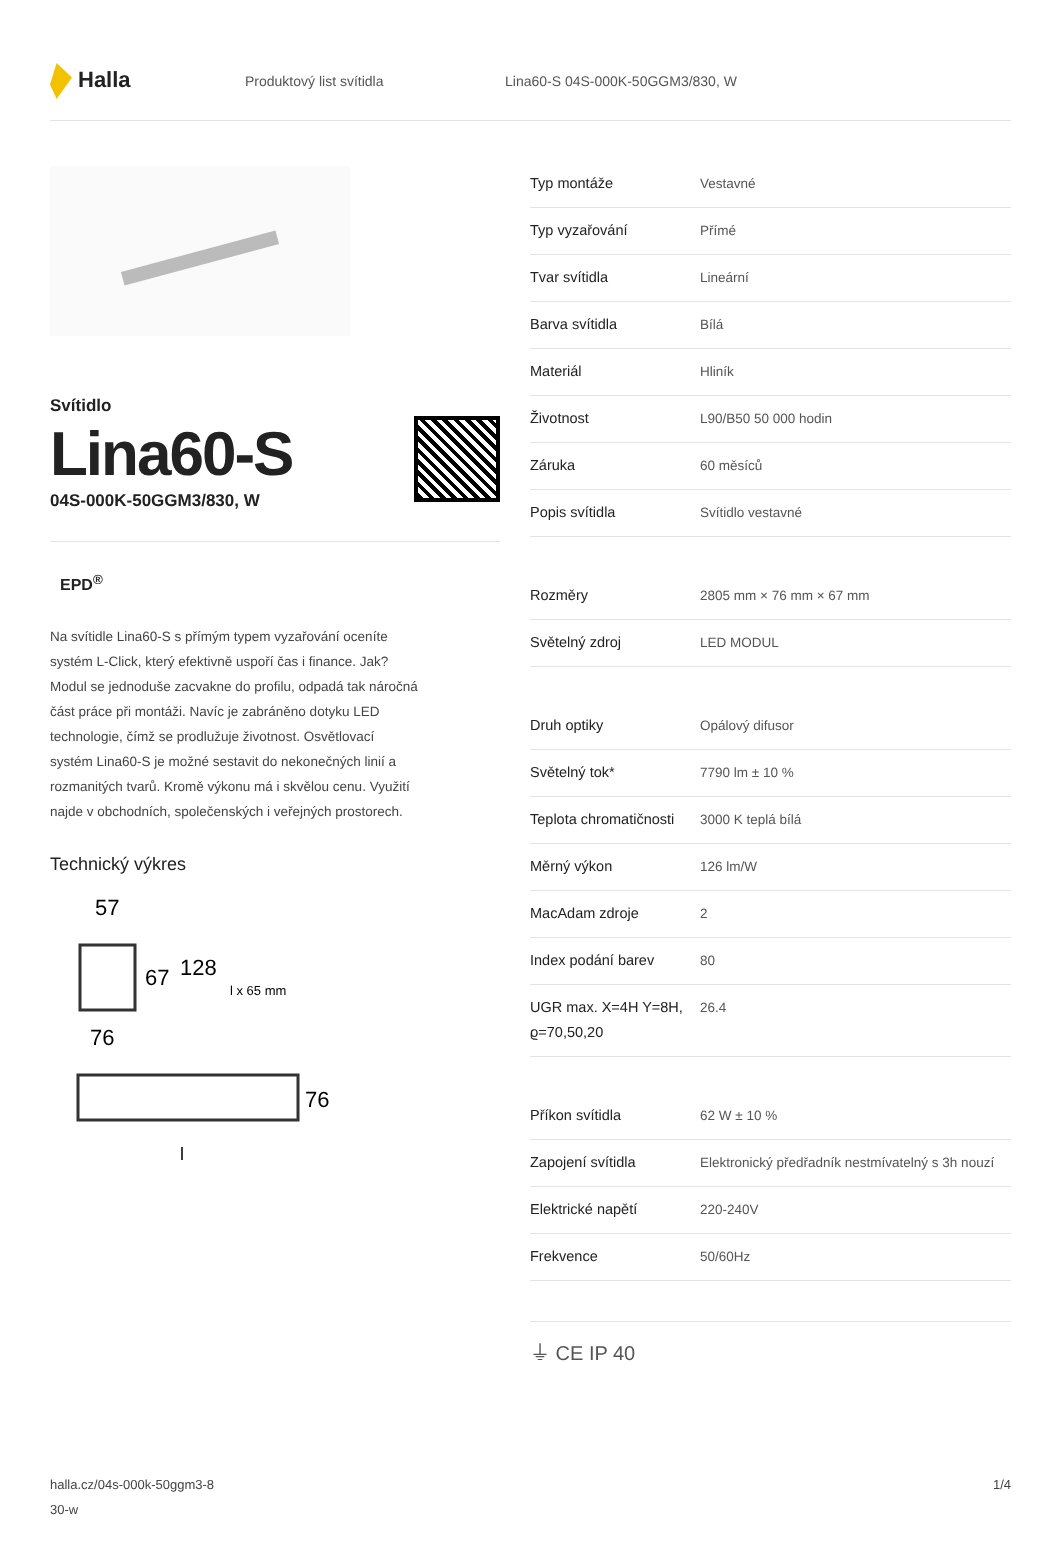Halla
Produktový list svítidla
Lina60-S 04S-000K-50GGM3/830, W
Svítidlo
Lina60-S
04S-000K-50GGM3/830, W
EPD<sup>®</sup>
Na svítidle Lina60-S s přímým typem vyzařování oceníte systém L-Click, který efektivně uspoří čas i finance. Jak? Modul se jednoduše zacvakne do profilu, odpadá tak náročná část práce při montáži. Navíc je zabráněno dotyku LED technologie, čímž se prodlužuje životnost. Osvětlovací systém Lina60-S je možné sestavit do nekonečných linií a rozmanitých tvarů. Kromě výkonu má i skvělou cenu. Využití najde v obchodních, společenských i veřejných prostorech.
Technický výkres
57
67
128
76
l x 65 mm
76
l
| Typ montáže | Vestavné |
| Typ vyzařování | Přímé |
| Tvar svítidla | Lineární |
| Barva svítidla | Bílá |
| Materiál | Hliník |
| Životnost | L90/B50 50 000 hodin |
| Záruka | 60 měsíců |
| Popis svítidla | Svítidlo vestavné |
| Rozměry | 2805 mm × 76 mm × 67 mm |
| Světelný zdroj | LED MODUL |
| Druh optiky | Opálový difusor |
| Světelný tok* | 7790 lm ± 10 % |
| Teplota chromatičnosti | 3000 K teplá bílá |
| Měrný výkon | 126 lm/W |
| MacAdam zdroje | 2 |
| Index podání barev | 80 |
| UGR max. X=4H Y=8H, ϱ=70,50,20 | 26.4 |
| Příkon svítidla | 62 W ± 10 % |
| Zapojení svítidla | Elektronický předřadník nestmívatelný s 3h nouzí |
| Elektrické napětí | 220-240V |
| Frekvence | 50/60Hz |
⏚ CE IP 40
halla.cz/04s-000k-50ggm3-8
30-w
1/4